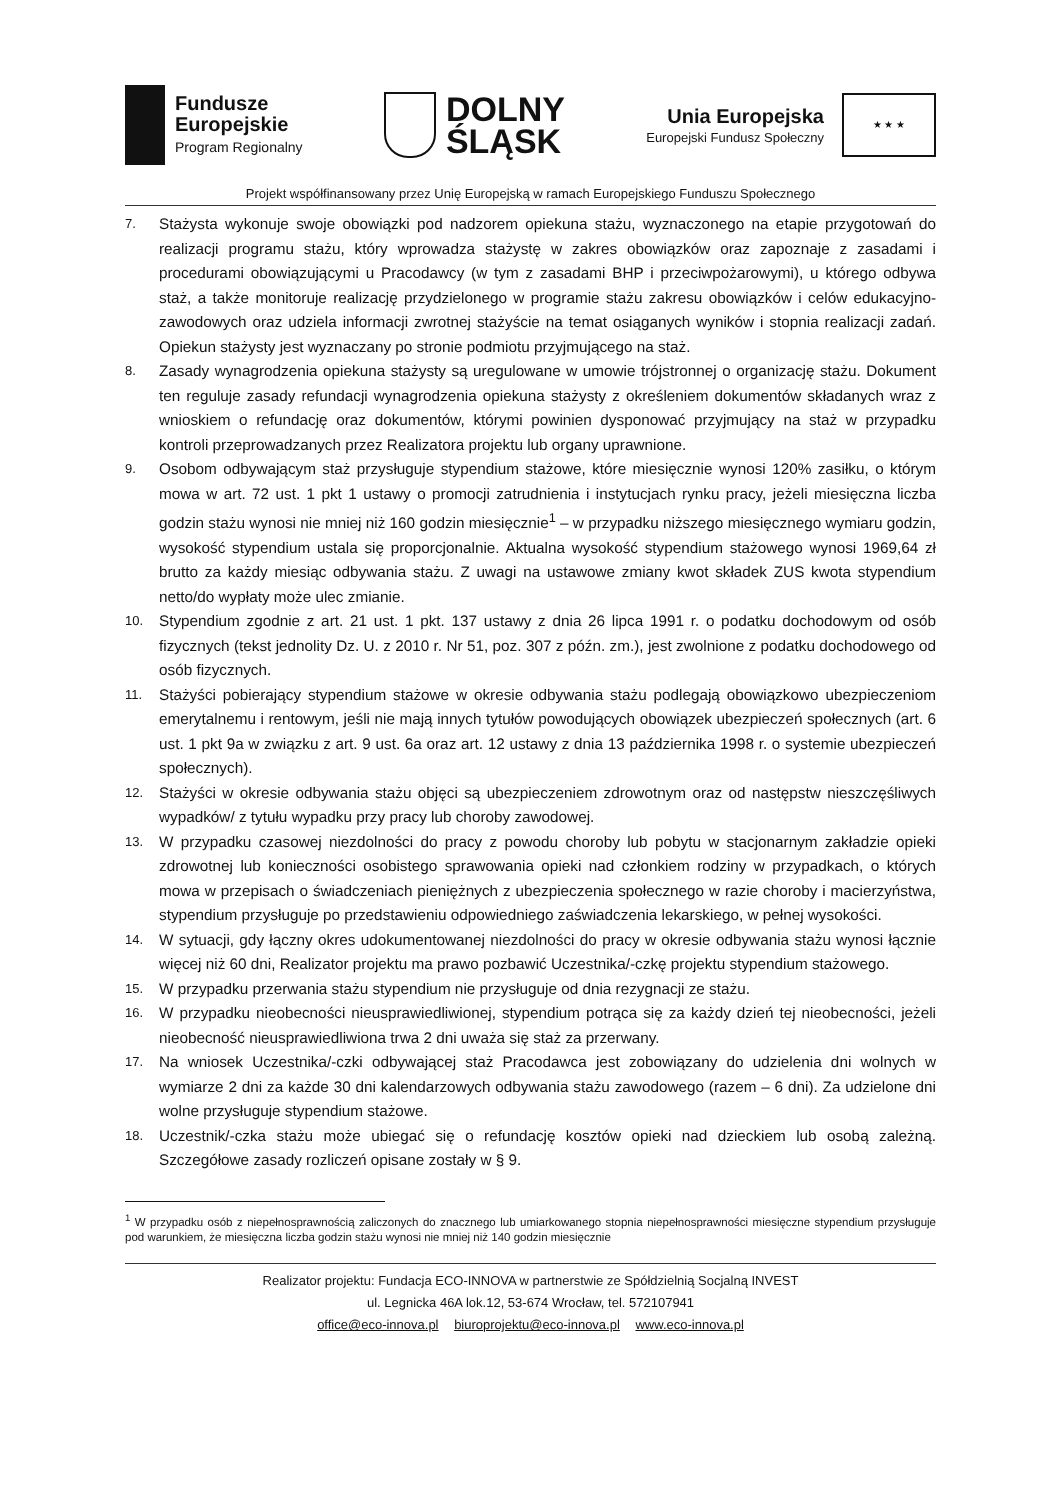Fundusze
Europejskie
Program Regionalny
DOLNY
ŚLĄSK
Unia Europejska
Europejski Fundusz Społeczny
★ ★ ★
Projekt współfinansowany przez Unię Europejską w ramach Europejskiego Funduszu Społecznego
7. Stażysta wykonuje swoje obowiązki pod nadzorem opiekuna stażu, wyznaczonego na etapie przygotowań do realizacji programu stażu, który wprowadza stażystę w zakres obowiązków oraz zapoznaje z zasadami i procedurami obowiązującymi u Pracodawcy (w tym z zasadami BHP i przeciwpożarowymi), u którego odbywa staż, a także monitoruje realizację przydzielonego w programie stażu zakresu obowiązków i celów edukacyjno-zawodowych oraz udziela informacji zwrotnej stażyście na temat osiąganych wyników i stopnia realizacji zadań. Opiekun stażysty jest wyznaczany po stronie podmiotu przyjmującego na staż.
8. Zasady wynagrodzenia opiekuna stażysty są uregulowane w umowie trójstronnej o organizację stażu. Dokument ten reguluje zasady refundacji wynagrodzenia opiekuna stażysty z określeniem dokumentów składanych wraz z wnioskiem o refundację oraz dokumentów, którymi powinien dysponować przyjmujący na staż w przypadku kontroli przeprowadzanych przez Realizatora projektu lub organy uprawnione.
9. Osobom odbywającym staż przysługuje stypendium stażowe, które miesięcznie wynosi 120% zasiłku, o którym mowa w art. 72 ust. 1 pkt 1 ustawy o promocji zatrudnienia i instytucjach rynku pracy, jeżeli miesięczna liczba godzin stażu wynosi nie mniej niż 160 godzin miesięcznie<sup>1</sup> – w przypadku niższego miesięcznego wymiaru godzin, wysokość stypendium ustala się proporcjonalnie. Aktualna wysokość stypendium stażowego wynosi 1969,64 zł brutto za każdy miesiąc odbywania stażu. Z uwagi na ustawowe zmiany kwot składek ZUS kwota stypendium netto/do wypłaty może ulec zmianie.
10. Stypendium zgodnie z art. 21 ust. 1 pkt. 137 ustawy z dnia 26 lipca 1991 r. o podatku dochodowym od osób fizycznych (tekst jednolity Dz. U. z 2010 r. Nr 51, poz. 307 z późn. zm.), jest zwolnione z podatku dochodowego od osób fizycznych.
11. Stażyści pobierający stypendium stażowe w okresie odbywania stażu podlegają obowiązkowo ubezpieczeniom emerytalnemu i rentowym, jeśli nie mają innych tytułów powodujących obowiązek ubezpieczeń społecznych (art. 6 ust. 1 pkt 9a w związku z art. 9 ust. 6a oraz art. 12 ustawy z dnia 13 października 1998 r. o systemie ubezpieczeń społecznych).
12. Stażyści w okresie odbywania stażu objęci są ubezpieczeniem zdrowotnym oraz od następstw nieszczęśliwych wypadków/ z tytułu wypadku przy pracy lub choroby zawodowej.
13. W przypadku czasowej niezdolności do pracy z powodu choroby lub pobytu w stacjonarnym zakładzie opieki zdrowotnej lub konieczności osobistego sprawowania opieki nad członkiem rodziny w przypadkach, o których mowa w przepisach o świadczeniach pieniężnych z ubezpieczenia społecznego w razie choroby i macierzyństwa, stypendium przysługuje po przedstawieniu odpowiedniego zaświadczenia lekarskiego, w pełnej wysokości.
14. W sytuacji, gdy łączny okres udokumentowanej niezdolności do pracy w okresie odbywania stażu wynosi łącznie więcej niż 60 dni, Realizator projektu ma prawo pozbawić Uczestnika/-czkę projektu stypendium stażowego.
15. W przypadku przerwania stażu stypendium nie przysługuje od dnia rezygnacji ze stażu.
16. W przypadku nieobecności nieusprawiedliwionej, stypendium potrąca się za każdy dzień tej nieobecności, jeżeli nieobecność nieusprawiedliwiona trwa 2 dni uważa się staż za przerwany.
17. Na wniosek Uczestnika/-czki odbywającej staż Pracodawca jest zobowiązany do udzielenia dni wolnych w wymiarze 2 dni za każde 30 dni kalendarzowych odbywania stażu zawodowego (razem – 6 dni). Za udzielone dni wolne przysługuje stypendium stażowe.
18. Uczestnik/-czka stażu może ubiegać się o refundację kosztów opieki nad dzieckiem lub osobą zależną. Szczegółowe zasady rozliczeń opisane zostały w § 9.
<sup>1</sup> W przypadku osób z niepełnosprawnością zaliczonych do znacznego lub umiarkowanego stopnia niepełnosprawności miesięczne stypendium przysługuje pod warunkiem, że miesięczna liczba godzin stażu wynosi nie mniej niż 140 godzin miesięcznie
Realizator projektu: Fundacja ECO-INNOVA w partnerstwie ze Spółdzielnią Socjalną INVEST
ul. Legnicka 46A lok.12, 53-674 Wrocław, tel. 572107941
office@eco-innova.pl biuroprojektu@eco-innova.pl www.eco-innova.pl